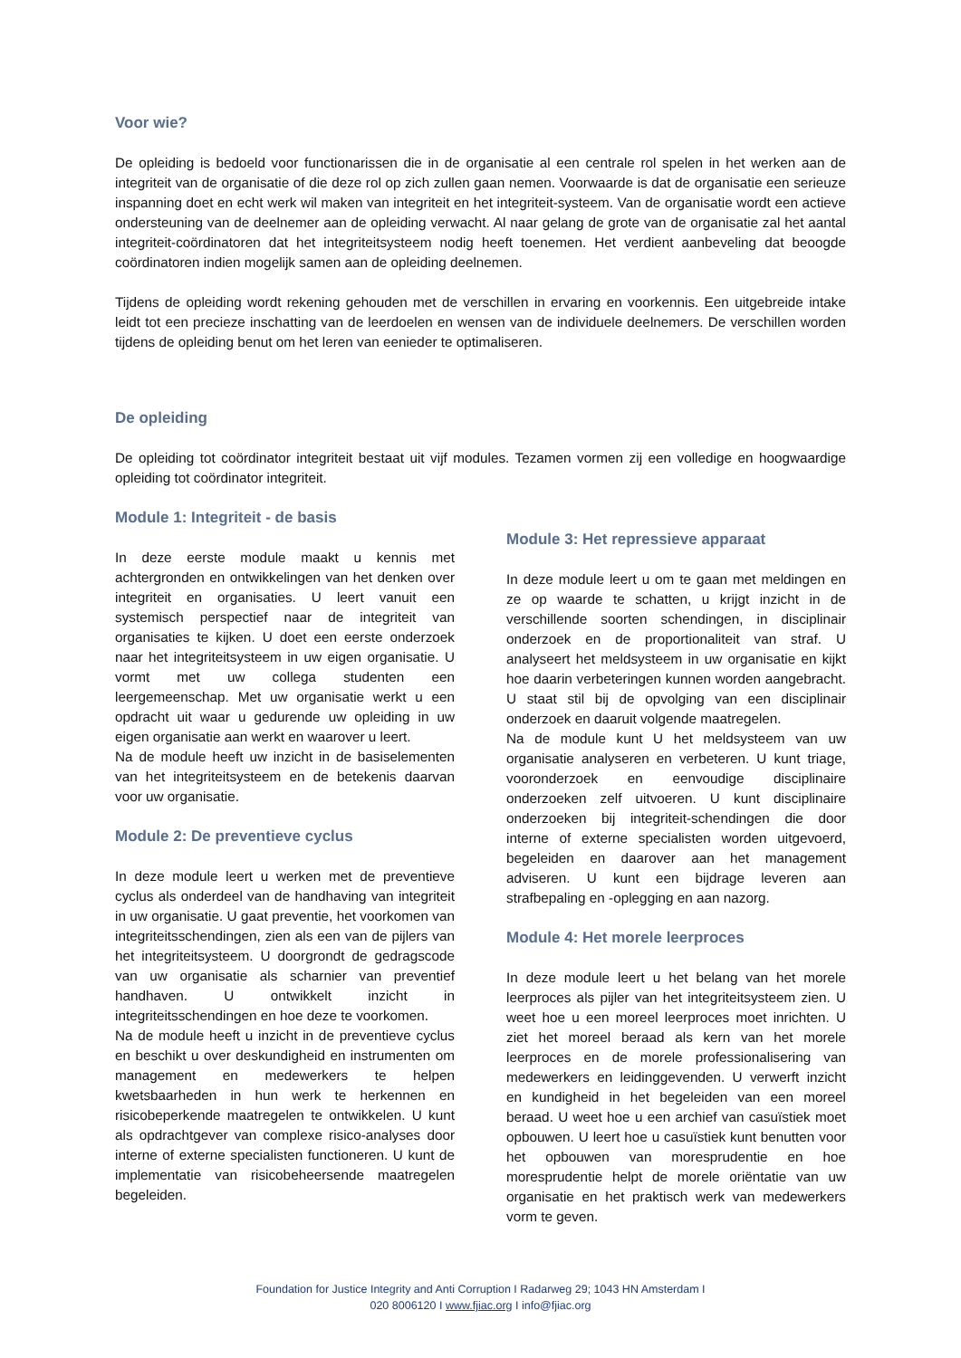Voor wie?
De opleiding is bedoeld voor functionarissen die in de organisatie al een centrale rol spelen in het werken aan de integriteit van de organisatie of die deze rol op zich zullen gaan nemen. Voorwaarde is dat de organisatie een serieuze inspanning doet en echt werk wil maken van integriteit en het integriteit-systeem. Van de organisatie wordt een actieve ondersteuning van de deelnemer aan de opleiding verwacht. Al naar gelang de grote van de organisatie zal het aantal integriteit-coördinatoren dat het integriteitsysteem nodig heeft toenemen. Het verdient aanbeveling dat beoogde coördinatoren indien mogelijk samen aan de opleiding deelnemen.
Tijdens de opleiding wordt rekening gehouden met de verschillen in ervaring en voorkennis. Een uitgebreide intake leidt tot een precieze inschatting van de leerdoelen en wensen van de individuele deelnemers. De verschillen worden tijdens de opleiding benut om het leren van eenieder te optimaliseren.
De opleiding
De opleiding tot coördinator integriteit bestaat uit vijf modules. Tezamen vormen zij een volledige en hoogwaardige opleiding tot coördinator integriteit.
Module 1: Integriteit - de basis
In deze eerste module maakt u kennis met achtergronden en ontwikkelingen van het denken over integriteit en organisaties. U leert vanuit een systemisch perspectief naar de integriteit van organisaties te kijken. U doet een eerste onderzoek naar het integriteitsysteem in uw eigen organisatie. U vormt met uw collega studenten een leergemeenschap. Met uw organisatie werkt u een opdracht uit waar u gedurende uw opleiding in uw eigen organisatie aan werkt en waarover u leert.
Na de module heeft uw inzicht in de basiselementen van het integriteitsysteem en de betekenis daarvan voor uw organisatie.
Module 2: De preventieve cyclus
In deze module leert u werken met de preventieve cyclus als onderdeel van de handhaving van integriteit in uw organisatie. U gaat preventie, het voorkomen van integriteitsschendingen, zien als een van de pijlers van het integriteitsysteem. U doorgrondt de gedragscode van uw organisatie als scharnier van preventief handhaven. U ontwikkelt inzicht in integriteitsschendingen en hoe deze te voorkomen.
Na de module heeft u inzicht in de preventieve cyclus en beschikt u over deskundigheid en instrumenten om management en medewerkers te helpen kwetsbaarheden in hun werk te herkennen en risicobeperkende maatregelen te ontwikkelen. U kunt als opdrachtgever van complexe risico-analyses door interne of externe specialisten functioneren. U kunt de implementatie van risicobeheersende maatregelen begeleiden.
Module 3: Het repressieve apparaat
In deze module leert u om te gaan met meldingen en ze op waarde te schatten, u krijgt inzicht in de verschillende soorten schendingen, in disciplinair onderzoek en de proportionaliteit van straf. U analyseert het meldsysteem in uw organisatie en kijkt hoe daarin verbeteringen kunnen worden aangebracht. U staat stil bij de opvolging van een disciplinair onderzoek en daaruit volgende maatregelen.
Na de module kunt U het meldsysteem van uw organisatie analyseren en verbeteren. U kunt triage, vooronderzoek en eenvoudige disciplinaire onderzoeken zelf uitvoeren. U kunt disciplinaire onderzoeken bij integriteit-schendingen die door interne of externe specialisten worden uitgevoerd, begeleiden en daarover aan het management adviseren. U kunt een bijdrage leveren aan strafbepaling en -oplegging en aan nazorg.
Module 4: Het morele leerproces
In deze module leert u het belang van het morele leerproces als pijler van het integriteitsysteem zien. U weet hoe u een moreel leerproces moet inrichten. U ziet het moreel beraad als kern van het morele leerproces en de morele professionalisering van medewerkers en leidinggevenden. U verwerft inzicht en kundigheid in het begeleiden van een moreel beraad. U weet hoe u een archief van casuïstiek moet opbouwen. U leert hoe u casuïstiek kunt benutten voor het opbouwen van moresprudentie en hoe moresprudentie helpt de morele oriëntatie van uw organisatie en het praktisch werk van medewerkers vorm te geven.
Foundation for Justice Integrity and Anti Corruption I Radarweg 29; 1043 HN Amsterdam I
020 8006120 I www.fjiac.org I info@fjiac.org